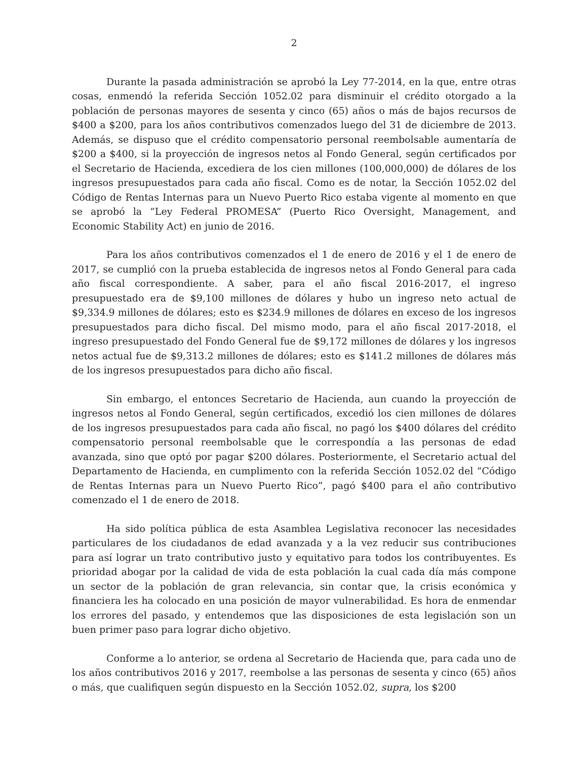2
Durante la pasada administración se aprobó la Ley 77-2014, en la que, entre otras cosas, enmendó la referida Sección 1052.02 para disminuir el crédito otorgado a la población de personas mayores de sesenta y cinco (65) años o más de bajos recursos de $400 a $200, para los años contributivos comenzados luego del 31 de diciembre de 2013. Además, se dispuso que el crédito compensatorio personal reembolsable aumentaría de $200 a $400, si la proyección de ingresos netos al Fondo General, según certificados por el Secretario de Hacienda, excediera de los cien millones (100,000,000) de dólares de los ingresos presupuestados para cada año fiscal. Como es de notar, la Sección 1052.02 del Código de Rentas Internas para un Nuevo Puerto Rico estaba vigente al momento en que se aprobó la “Ley Federal PROMESA” (Puerto Rico Oversight, Management, and Economic Stability Act) en junio de 2016.
Para los años contributivos comenzados el 1 de enero de 2016 y el 1 de enero de 2017, se cumplió con la prueba establecida de ingresos netos al Fondo General para cada año fiscal correspondiente. A saber, para el año fiscal 2016-2017, el ingreso presupuestado era de $9,100 millones de dólares y hubo un ingreso neto actual de $9,334.9 millones de dólares; esto es $234.9 millones de dólares en exceso de los ingresos presupuestados para dicho fiscal. Del mismo modo, para el año fiscal 2017-2018, el ingreso presupuestado del Fondo General fue de $9,172 millones de dólares y los ingresos netos actual fue de $9,313.2 millones de dólares; esto es $141.2 millones de dólares más de los ingresos presupuestados para dicho año fiscal.
Sin embargo, el entonces Secretario de Hacienda, aun cuando la proyección de ingresos netos al Fondo General, según certificados, excedió los cien millones de dólares de los ingresos presupuestados para cada año fiscal, no pagó los $400 dólares del crédito compensatorio personal reembolsable que le correspondía a las personas de edad avanzada, sino que optó por pagar $200 dólares. Posteriormente, el Secretario actual del Departamento de Hacienda, en cumplimento con la referida Sección 1052.02 del “Código de Rentas Internas para un Nuevo Puerto Rico”, pagó $400 para el año contributivo comenzado el 1 de enero de 2018.
Ha sido política pública de esta Asamblea Legislativa reconocer las necesidades particulares de los ciudadanos de edad avanzada y a la vez reducir sus contribuciones para así lograr un trato contributivo justo y equitativo para todos los contribuyentes. Es prioridad abogar por la calidad de vida de esta población la cual cada día más compone un sector de la población de gran relevancia, sin contar que, la crisis económica y financiera les ha colocado en una posición de mayor vulnerabilidad. Es hora de enmendar los errores del pasado, y entendemos que las disposiciones de esta legislación son un buen primer paso para lograr dicho objetivo.
Conforme a lo anterior, se ordena al Secretario de Hacienda que, para cada uno de los años contributivos 2016 y 2017, reembolse a las personas de sesenta y cinco (65) años o más, que cualifiquen según dispuesto en la Sección 1052.02, supra, los $200